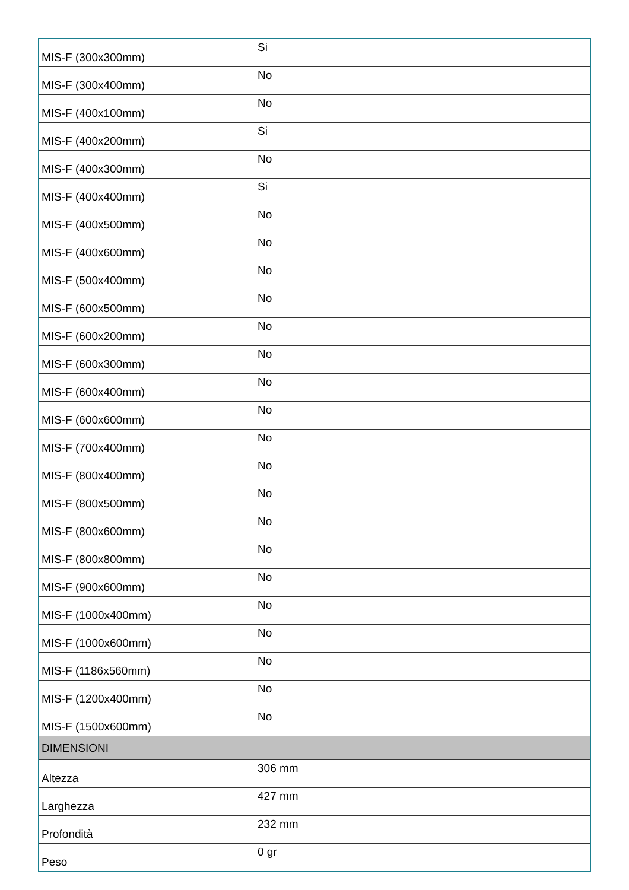| MIS-F (300x300mm) | Si |
| MIS-F (300x400mm) | No |
| MIS-F (400x100mm) | No |
| MIS-F (400x200mm) | Si |
| MIS-F (400x300mm) | No |
| MIS-F (400x400mm) | Si |
| MIS-F (400x500mm) | No |
| MIS-F (400x600mm) | No |
| MIS-F (500x400mm) | No |
| MIS-F (600x500mm) | No |
| MIS-F (600x200mm) | No |
| MIS-F (600x300mm) | No |
| MIS-F (600x400mm) | No |
| MIS-F (600x600mm) | No |
| MIS-F (700x400mm) | No |
| MIS-F (800x400mm) | No |
| MIS-F (800x500mm) | No |
| MIS-F (800x600mm) | No |
| MIS-F (800x800mm) | No |
| MIS-F (900x600mm) | No |
| MIS-F (1000x400mm) | No |
| MIS-F (1000x600mm) | No |
| MIS-F (1186x560mm) | No |
| MIS-F (1200x400mm) | No |
| MIS-F (1500x600mm) | No |
| DIMENSIONI | |
| Altezza | 306 mm |
| Larghezza | 427 mm |
| Profondità | 232 mm |
| Peso | 0 gr |